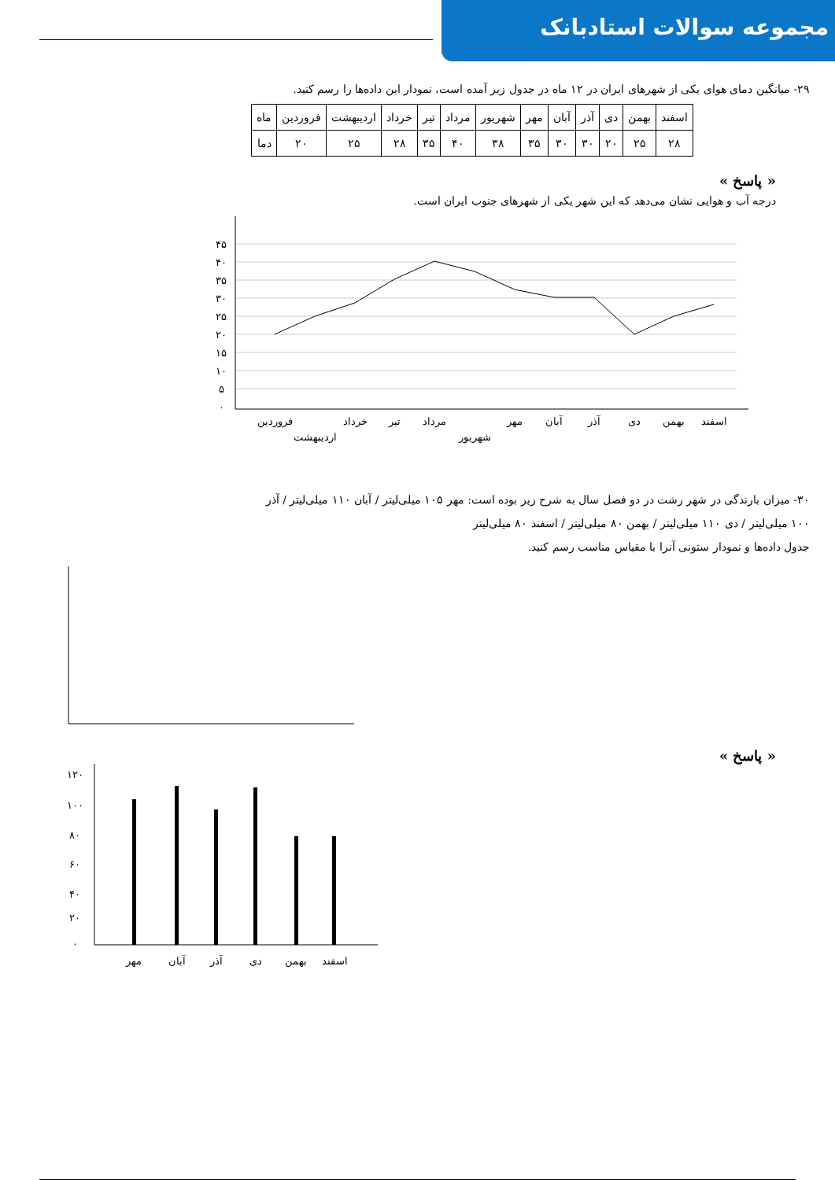مجموعه سوالات استادبانک
۲۹- میانگین دمای هوای یکی از شهرهای ایران در ۱۲ ماه در جدول زیر آمده است، نمودار این داده‌ها را رسم کنید.
| اسفند | بهمن | دی | آذر | آبان | مهر | شهریور | مرداد | تیر | خرداد | اردیبهشت | فروردین | ماه |
| ۲۸ | ۲۵ | ۲۰ | ۳۰ | ۳۰ | ۳۵ | ۳۸ | ۴۰ | ۳۵ | ۲۸ | ۲۵ | ۲۰ | دما |
« پاسخ »
درجه آب و هوایی نشان می‌دهد که این شهر یکی از شهرهای جنوب ایران است.
فروردین
اردیبهشت
خرداد
تیر
مرداد
شهریور
مهر
آبان
آذر
دی
بهمن
اسفند
۴۵
۴۰
۳۵
۳۰
۲۵
۲۰
۱۵
۱۰
۵
۰
۳۰- میزان بارندگی در شهر رشت در دو فصل سال به شرح زیر بوده است: مهر ۱۰۵ میلی‌لیتر / آبان ۱۱۰ میلی‌لیتر / آذر
۱۰۰ میلی‌لیتر / دی ۱۱۰ میلی‌لیتر / بهمن ۸۰ میلی‌لیتر / اسفند ۸۰ میلی‌لیتر
جدول داده‌ها و نمودار ستونی آنرا با مقیاس مناسب رسم کنید.
« پاسخ »
مهر
آبان
آذر
دی
بهمن
اسفند
۱۲۰
۱۰۰
۸۰
۶۰
۴۰
۲۰
۰